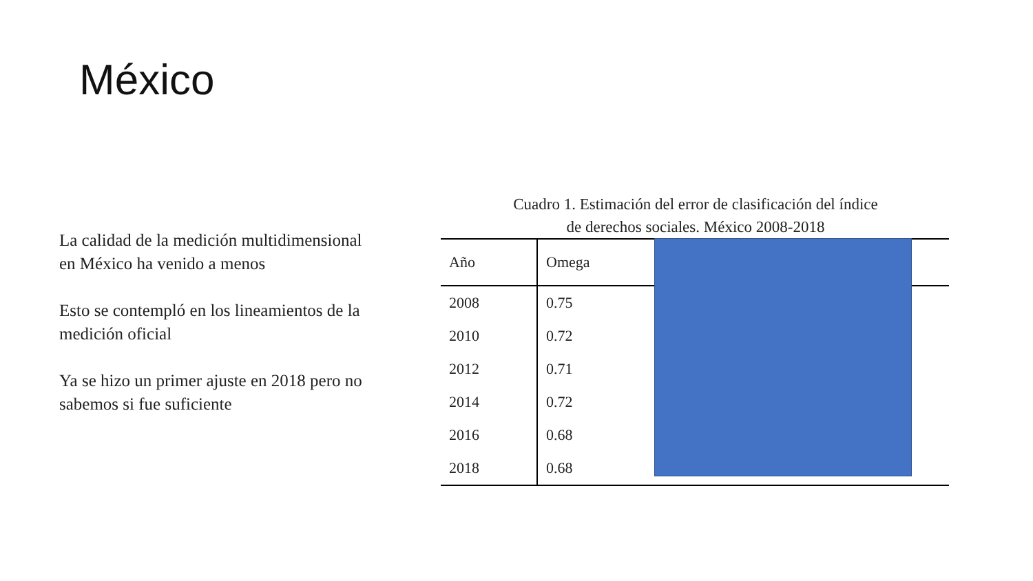México
La calidad de la medición multidimensional en México ha venido a menos
Esto se contempló en los lineamientos de la medición oficial
Ya se hizo un primer ajuste en 2018 pero no sabemos si fue suficiente
Cuadro 1. Estimación del error de clasificación del índice
de derechos sociales. México 2008-2018
| Año | Omega | |
| --- | --- | --- |
| 2008 | 0.75 | |
| 2010 | 0.72 | |
| 2012 | 0.71 | |
| 2014 | 0.72 | |
| 2016 | 0.68 | |
| 2018 | 0.68 | |